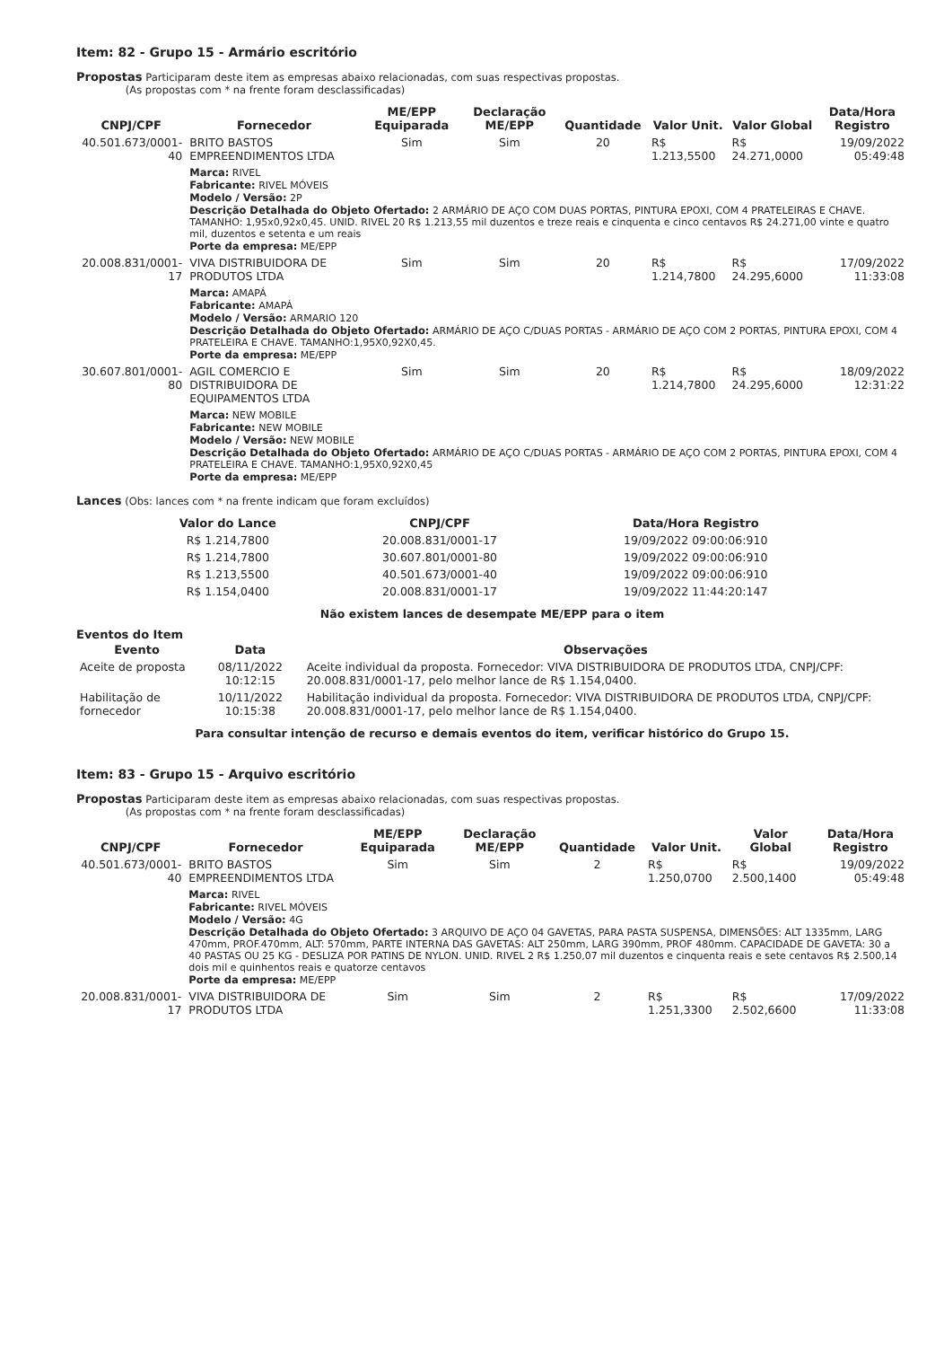Item: 82 - Grupo 15 - Armário escritório
Propostas Participaram deste item as empresas abaixo relacionadas, com suas respectivas propostas.
(As propostas com * na frente foram desclassificadas)
| CNPJ/CPF | Fornecedor | ME/EPP Equiparada | Declaração ME/EPP | Quantidade | Valor Unit. | Valor Global | Data/Hora Registro |
| --- | --- | --- | --- | --- | --- | --- | --- |
| 40.501.673/0001-40 | BRITO BASTOS EMPREENDIMENTOS LTDA | Sim | Sim | 20 | R$ 1.213,5500 | R$ 24.271,0000 | 19/09/2022 05:49:48 |
| | Marca: RIVEL Fabricante: RIVEL MÓVEIS Modelo / Versão: 2P Descrição Detalhada do Objeto Ofertado: 2 ARMÁRIO DE AÇO COM DUAS PORTAS, PINTURA EPOXI, COM 4 PRATELEIRAS E CHAVE. TAMANHO: 1,95x0,92x0,45. UNID. RIVEL 20 R$ 1.213,55 mil duzentos e treze reais e cinquenta e cinco centavos R$ 24.271,00 vinte e quatro mil, duzentos e setenta e um reais Porte da empresa: ME/EPP | | | | | | |
| 20.008.831/0001-17 | VIVA DISTRIBUIDORA DE PRODUTOS LTDA | Sim | Sim | 20 | R$ 1.214,7800 | R$ 24.295,6000 | 17/09/2022 11:33:08 |
| | Marca: AMAPÁ Fabricante: AMAPÁ Modelo / Versão: ARMARIO 120 Descrição Detalhada do Objeto Ofertado: ARMÁRIO DE AÇO C/DUAS PORTAS - ARMÁRIO DE AÇO COM 2 PORTAS, PINTURA EPOXI, COM 4 PRATELEIRA E CHAVE. TAMANHO:1,95X0,92X0,45. Porte da empresa: ME/EPP | | | | | | |
| 30.607.801/0001-80 | AGIL COMERCIO E DISTRIBUIDORA DE EQUIPAMENTOS LTDA | Sim | Sim | 20 | R$ 1.214,7800 | R$ 24.295,6000 | 18/09/2022 12:31:22 |
| | Marca: NEW MOBILE Fabricante: NEW MOBILE Modelo / Versão: NEW MOBILE Descrição Detalhada do Objeto Ofertado: ARMÁRIO DE AÇO C/DUAS PORTAS - ARMÁRIO DE AÇO COM 2 PORTAS, PINTURA EPOXI, COM 4 PRATELEIRA E CHAVE. TAMANHO:1,95X0,92X0,45 Porte da empresa: ME/EPP | | | | | | |
Lances (Obs: lances com * na frente indicam que foram excluídos)
| Valor do Lance | CNPJ/CPF | Data/Hora Registro |
| --- | --- | --- |
| R$ 1.214,7800 | 20.008.831/0001-17 | 19/09/2022 09:00:06:910 |
| R$ 1.214,7800 | 30.607.801/0001-80 | 19/09/2022 09:00:06:910 |
| R$ 1.213,5500 | 40.501.673/0001-40 | 19/09/2022 09:00:06:910 |
| R$ 1.154,0400 | 20.008.831/0001-17 | 19/09/2022 11:44:20:147 |
Não existem lances de desempate ME/EPP para o item
Eventos do Item
| Evento | Data | Observações |
| --- | --- | --- |
| Aceite de proposta | 08/11/2022 10:12:15 | Aceite individual da proposta. Fornecedor: VIVA DISTRIBUIDORA DE PRODUTOS LTDA, CNPJ/CPF: 20.008.831/0001-17, pelo melhor lance de R$ 1.154,0400. |
| Habilitação de fornecedor | 10/11/2022 10:15:38 | Habilitação individual da proposta. Fornecedor: VIVA DISTRIBUIDORA DE PRODUTOS LTDA, CNPJ/CPF: 20.008.831/0001-17, pelo melhor lance de R$ 1.154,0400. |
Para consultar intenção de recurso e demais eventos do item, verificar histórico do Grupo 15.
Item: 83 - Grupo 15 - Arquivo escritório
Propostas Participaram deste item as empresas abaixo relacionadas, com suas respectivas propostas.
(As propostas com * na frente foram desclassificadas)
| CNPJ/CPF | Fornecedor | ME/EPP Equiparada | Declaração ME/EPP | Quantidade | Valor Unit. | Valor Global | Data/Hora Registro |
| --- | --- | --- | --- | --- | --- | --- | --- |
| 40.501.673/0001-40 | BRITO BASTOS EMPREENDIMENTOS LTDA | Sim | Sim | 2 | R$ 1.250,0700 | R$ 2.500,1400 | 19/09/2022 05:49:48 |
| | Marca: RIVEL Fabricante: RIVEL MÓVEIS Modelo / Versão: 4G Descrição Detalhada do Objeto Ofertado: 3 ARQUIVO DE AÇO 04 GAVETAS, PARA PASTA SUSPENSA, DIMENSÕES: ALT 1335mm, LARG 470mm, PROF.470mm, ALT: 570mm, PARTE INTERNA DAS GAVETAS: ALT 250mm, LARG 390mm, PROF 480mm. CAPACIDADE DE GAVETA: 30 a 40 PASTAS OU 25 KG - DESLIZA POR PATINS DE NYLON. UNID. RIVEL 2 R$ 1.250,07 mil duzentos e cinquenta reais e sete centavos R$ 2.500,14 dois mil e quinhentos reais e quatorze centavos Porte da empresa: ME/EPP | | | | | | |
| 20.008.831/0001-17 | VIVA DISTRIBUIDORA DE PRODUTOS LTDA | Sim | Sim | 2 | R$ 1.251,3300 | R$ 2.502,6600 | 17/09/2022 11:33:08 |